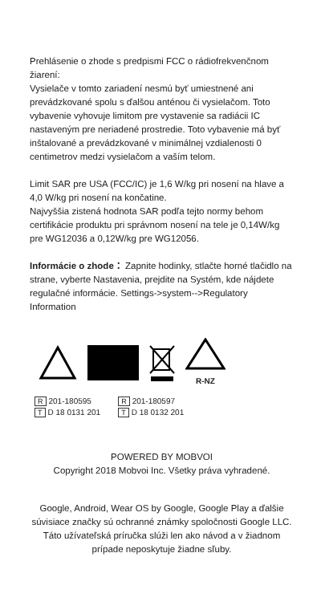Prehlásenie o zhode s predpismi FCC o rádiofrekvenčnom žiarení:
Vysielače v tomto zariadení nesmú byť umiestnené ani prevádzkované spolu s ďalšou anténou či vysielačom. Toto vybavenie vyhovuje limitom pre vystavenie sa radiácii IC nastaveným pre neriadené prostredie. Toto vybavenie má byť inštalované a prevádzkované v minimálnej vzdialenosti 0 centimetrov medzi vysielačom a vaším telom.
Limit SAR pre USA (FCC/IC) je 1,6 W/kg pri nosení na hlave a 4,0 W/kg pri nosení na končatine.
Najvyššia zistená hodnota SAR podľa tejto normy behom certifikácie produktu pri správnom nosení na tele je 0,14W/kg pre WG12036 a 0,12W/kg pre WG12056.
Informácie o zhode： Zapnite hodinky, stlačte horné tlačidlo na strane, vyberte Nastavenia, prejdite na Systém, kde nájdete regulačné informácie. Settings->system-->Regulatory Information
R-NZ
R 201-180595
T D 18 0131 201
R 201-180597
T D 18 0132 201
POWERED BY MOBVOI
Copyright 2018 Mobvoi Inc. Všetky práva vyhradené.
Google, Android, Wear OS by Google, Google Play a ďalšie súvisiace značky sú ochranné známky spoločnosti Google LLC.
Táto užívateľská príručka slúži len ako návod a v žiadnom prípade neposkytuje žiadne sľuby.